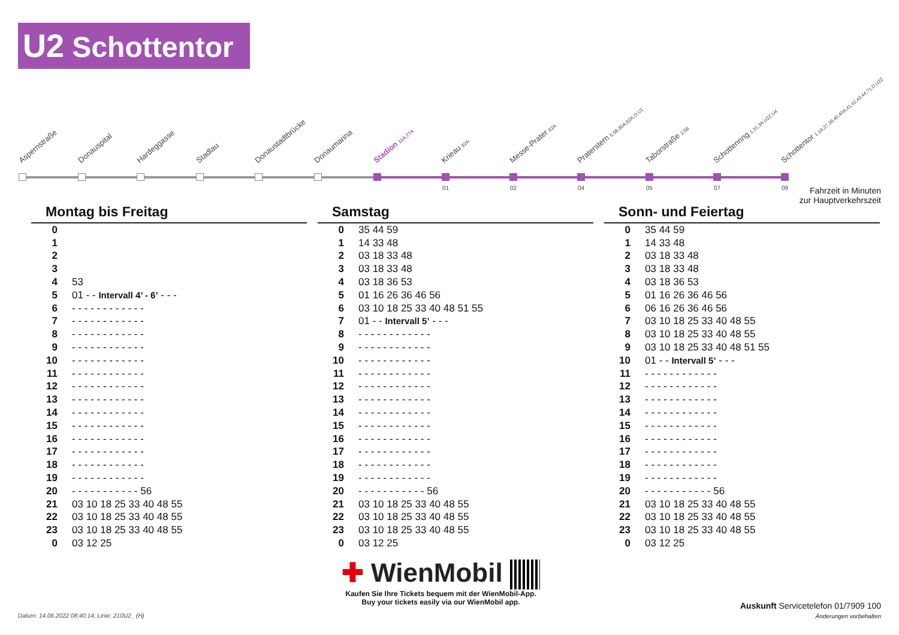U2 Schottentor
Aspernstraße Donauspital Hardeggasse Stadlau Donaustadtbrücke Donaumarina Stadion 11A,77A Krieau 82A Messe-Prater 82A Praterstern 5,5B,80A,82A,O,U1 Taborstraße 2,5B Schottenring 1,31,3A,U2Z,U4 Schottentor 1,1A,37,38,40,40A,41,42,43,44,71,D,U2Z
01 02 04 05 07 09
Fahrzeit in Minuten
zur Hauptverkehrszeit
Montag bis Freitag
| 0 | |
| 1 | |
| 2 | |
| 3 | |
| 4 | 53 |
| 5 | 01 - - Intervall 4’ - 6’ - - - |
| 6 | - - - - - - - - - - - - |
| 7 | - - - - - - - - - - - - |
| 8 | - - - - - - - - - - - - |
| 9 | - - - - - - - - - - - - |
| 10 | - - - - - - - - - - - - |
| 11 | - - - - - - - - - - - - |
| 12 | - - - - - - - - - - - - |
| 13 | - - - - - - - - - - - - |
| 14 | - - - - - - - - - - - - |
| 15 | - - - - - - - - - - - - |
| 16 | - - - - - - - - - - - - |
| 17 | - - - - - - - - - - - - |
| 18 | - - - - - - - - - - - - |
| 19 | - - - - - - - - - - - - |
| 20 | - - - - - - - - - - - 56 |
| 21 | 03 10 18 25 33 40 48 55 |
| 22 | 03 10 18 25 33 40 48 55 |
| 23 | 03 10 18 25 33 40 48 55 |
| 0 | 03 12 25 |
Samstag
| 0 | 35 44 59 |
| 1 | 14 33 48 |
| 2 | 03 18 33 48 |
| 3 | 03 18 33 48 |
| 4 | 03 18 36 53 |
| 5 | 01 16 26 36 46 56 |
| 6 | 03 10 18 25 33 40 48 51 55 |
| 7 | 01 - - Intervall 5’ - - - |
| 8 | - - - - - - - - - - - - |
| 9 | - - - - - - - - - - - - |
| 10 | - - - - - - - - - - - - |
| 11 | - - - - - - - - - - - - |
| 12 | - - - - - - - - - - - - |
| 13 | - - - - - - - - - - - - |
| 14 | - - - - - - - - - - - - |
| 15 | - - - - - - - - - - - - |
| 16 | - - - - - - - - - - - - |
| 17 | - - - - - - - - - - - - |
| 18 | - - - - - - - - - - - - |
| 19 | - - - - - - - - - - - - |
| 20 | - - - - - - - - - - - 56 |
| 21 | 03 10 18 25 33 40 48 55 |
| 22 | 03 10 18 25 33 40 48 55 |
| 23 | 03 10 18 25 33 40 48 55 |
| 0 | 03 12 25 |
Sonn- und Feiertag
| 0 | 35 44 59 |
| 1 | 14 33 48 |
| 2 | 03 18 33 48 |
| 3 | 03 18 33 48 |
| 4 | 03 18 36 53 |
| 5 | 01 16 26 36 46 56 |
| 6 | 06 16 26 36 46 56 |
| 7 | 03 10 18 25 33 40 48 55 |
| 8 | 03 10 18 25 33 40 48 55 |
| 9 | 03 10 18 25 33 40 48 51 55 |
| 10 | 01 - - Intervall 5’ - - - |
| 11 | - - - - - - - - - - - - |
| 12 | - - - - - - - - - - - - |
| 13 | - - - - - - - - - - - - |
| 14 | - - - - - - - - - - - - |
| 15 | - - - - - - - - - - - - |
| 16 | - - - - - - - - - - - - |
| 17 | - - - - - - - - - - - - |
| 18 | - - - - - - - - - - - - |
| 19 | - - - - - - - - - - - - |
| 20 | - - - - - - - - - - - 56 |
| 21 | 03 10 18 25 33 40 48 55 |
| 22 | 03 10 18 25 33 40 48 55 |
| 23 | 03 10 18 25 33 40 48 55 |
| 0 | 03 12 25 |
✚ WienMobil
Kaufen Sie Ihre Tickets bequem mit der WienMobil-App.
Buy your tickets easily via our WienMobil app.
Datum: 14.06.2022 08:40:14; Linie: 210U2_ (H)
Auskunft Servicetelefon 01/7909 100
Änderungen vorbehalten